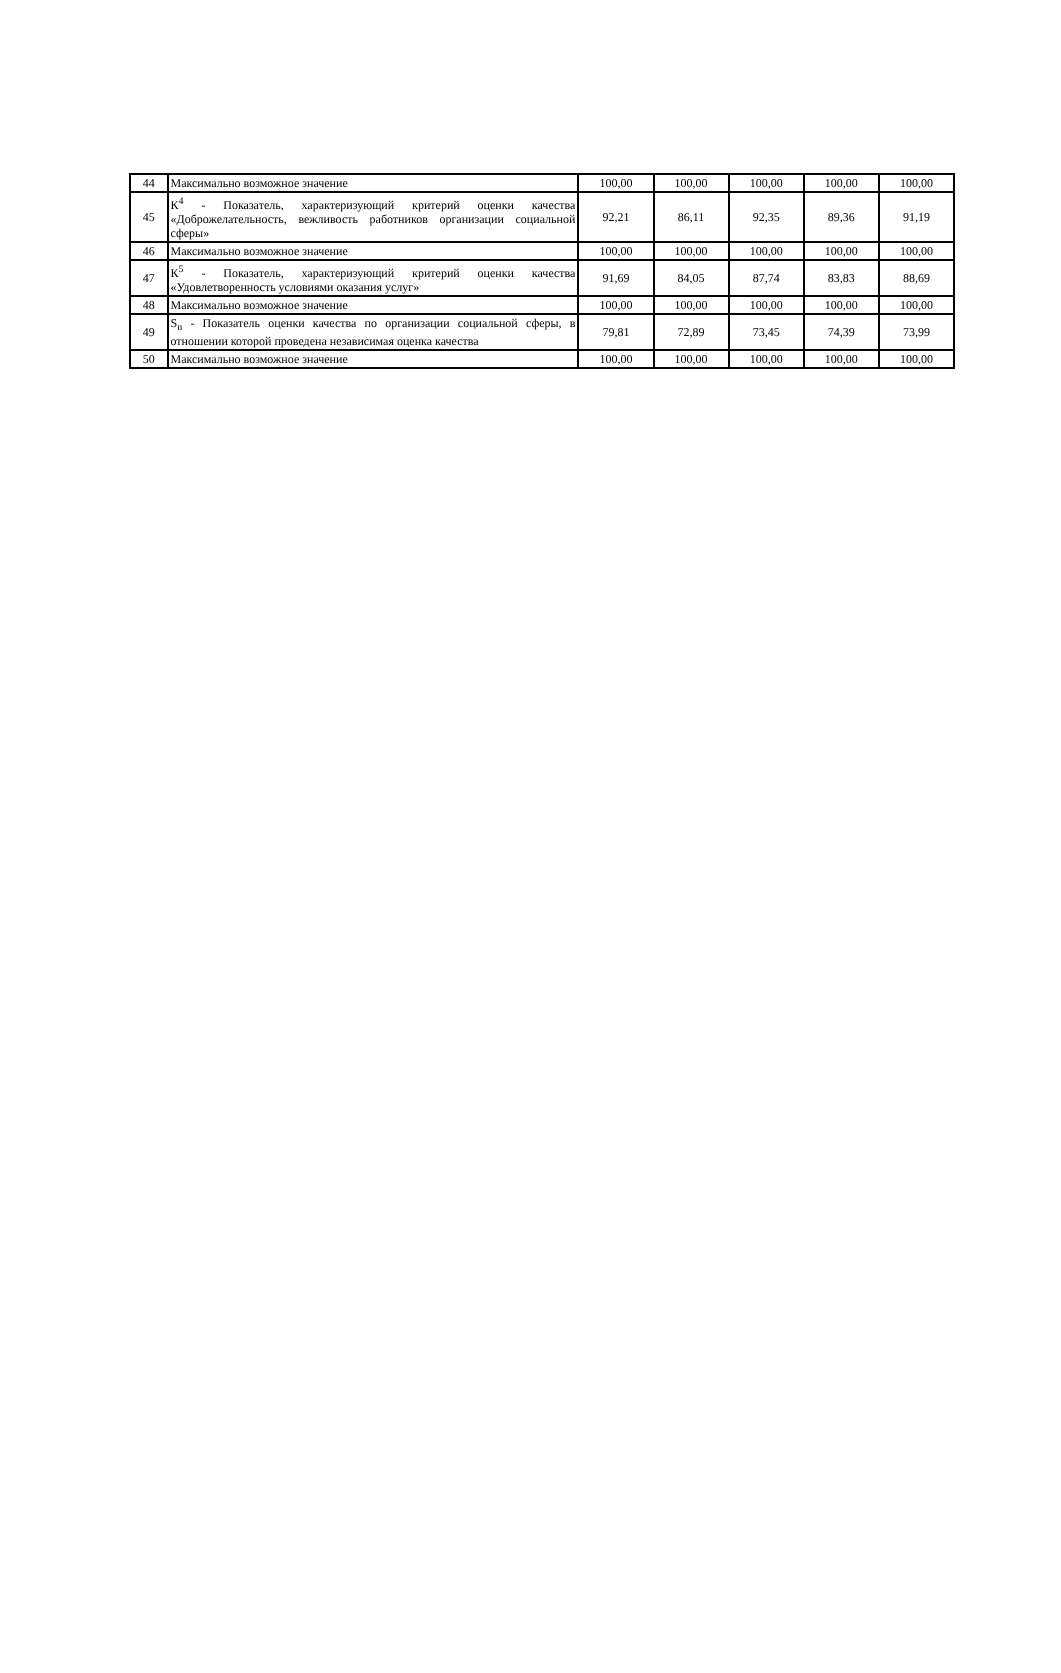| 44 | Максимально возможное значение | 100,00 | 100,00 | 100,00 | 100,00 | 100,00 |
| 45 | К<sup>4</sup> - Показатель, характеризующий критерий оценки качества «Доброжелательность, вежливость работников организации социальной сферы» | 92,21 | 86,11 | 92,35 | 89,36 | 91,19 |
| 46 | Максимально возможное значение | 100,00 | 100,00 | 100,00 | 100,00 | 100,00 |
| 47 | К<sup>5</sup> - Показатель, характеризующий критерий оценки качества «Удовлетворенность условиями оказания услуг» | 91,69 | 84,05 | 87,74 | 83,83 | 88,69 |
| 48 | Максимально возможное значение | 100,00 | 100,00 | 100,00 | 100,00 | 100,00 |
| 49 | S<sub>n</sub> - Показатель оценки качества по организации социальной сферы, в отношении которой проведена независимая оценка качества | 79,81 | 72,89 | 73,45 | 74,39 | 73,99 |
| 50 | Максимально возможное значение | 100,00 | 100,00 | 100,00 | 100,00 | 100,00 |